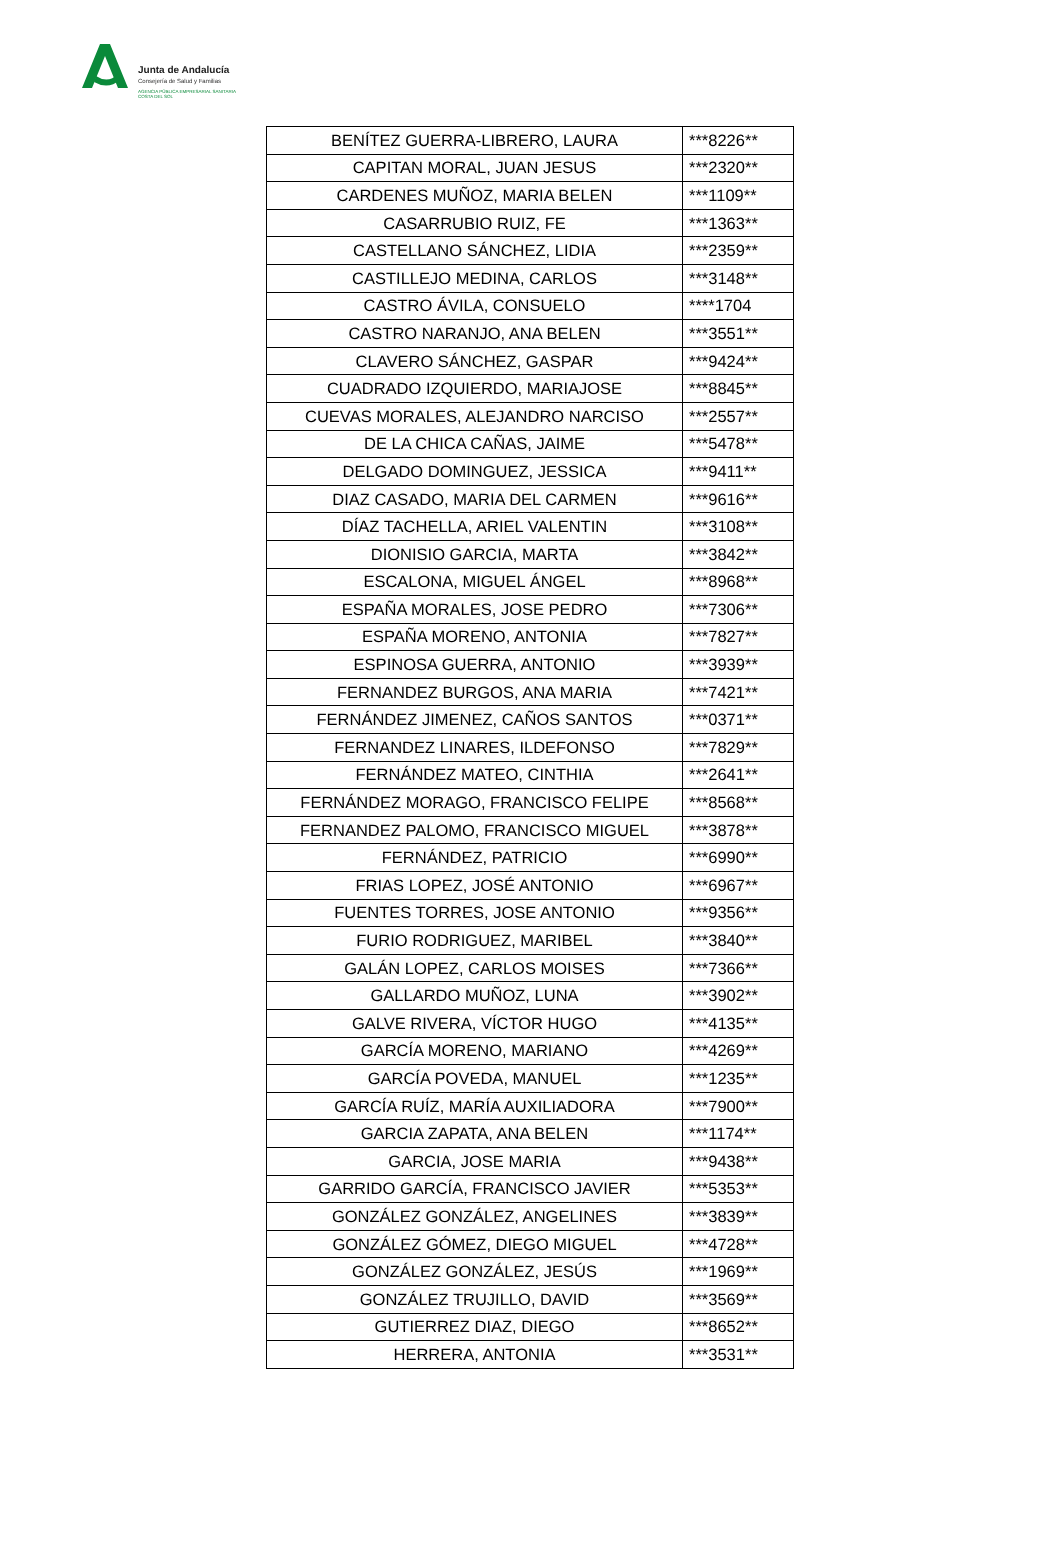Junta de Andalucía
Consejería de Salud y Familias
AGENCIA PÚBLICA EMPRESARIAL SANITARIA
COSTA DEL SOL
| BENÍTEZ GUERRA-LIBRERO, LAURA | ***8226** |
| CAPITAN MORAL, JUAN JESUS | ***2320** |
| CARDENES MUÑOZ, MARIA BELEN | ***1109** |
| CASARRUBIO RUIZ, FE | ***1363** |
| CASTELLANO SÁNCHEZ, LIDIA | ***2359** |
| CASTILLEJO MEDINA, CARLOS | ***3148** |
| CASTRO ÁVILA, CONSUELO | ****1704 |
| CASTRO NARANJO, ANA BELEN | ***3551** |
| CLAVERO SÁNCHEZ, GASPAR | ***9424** |
| CUADRADO IZQUIERDO, MARIAJOSE | ***8845** |
| CUEVAS MORALES, ALEJANDRO NARCISO | ***2557** |
| DE LA CHICA CAÑAS, JAIME | ***5478** |
| DELGADO DOMINGUEZ, JESSICA | ***9411** |
| DIAZ CASADO, MARIA DEL CARMEN | ***9616** |
| DÍAZ TACHELLA, ARIEL VALENTIN | ***3108** |
| DIONISIO GARCIA, MARTA | ***3842** |
| ESCALONA, MIGUEL ÁNGEL | ***8968** |
| ESPAÑA MORALES, JOSE PEDRO | ***7306** |
| ESPAÑA MORENO, ANTONIA | ***7827** |
| ESPINOSA GUERRA, ANTONIO | ***3939** |
| FERNANDEZ BURGOS, ANA MARIA | ***7421** |
| FERNÁNDEZ JIMENEZ, CAÑOS SANTOS | ***0371** |
| FERNANDEZ LINARES, ILDEFONSO | ***7829** |
| FERNÁNDEZ MATEO, CINTHIA | ***2641** |
| FERNÁNDEZ MORAGO, FRANCISCO FELIPE | ***8568** |
| FERNANDEZ PALOMO, FRANCISCO MIGUEL | ***3878** |
| FERNÁNDEZ, PATRICIO | ***6990** |
| FRIAS LOPEZ, JOSÉ ANTONIO | ***6967** |
| FUENTES TORRES, JOSE ANTONIO | ***9356** |
| FURIO RODRIGUEZ, MARIBEL | ***3840** |
| GALÁN LOPEZ, CARLOS MOISES | ***7366** |
| GALLARDO MUÑOZ, LUNA | ***3902** |
| GALVE RIVERA, VÍCTOR HUGO | ***4135** |
| GARCÍA MORENO, MARIANO | ***4269** |
| GARCÍA POVEDA, MANUEL | ***1235** |
| GARCÍA RUÍZ, MARÍA AUXILIADORA | ***7900** |
| GARCIA ZAPATA, ANA BELEN | ***1174** |
| GARCIA, JOSE MARIA | ***9438** |
| GARRIDO GARCÍA, FRANCISCO JAVIER | ***5353** |
| GONZÁLEZ GONZÁLEZ, ANGELINES | ***3839** |
| GONZÁLEZ GÓMEZ, DIEGO MIGUEL | ***4728** |
| GONZÁLEZ GONZÁLEZ, JESÚS | ***1969** |
| GONZÁLEZ TRUJILLO, DAVID | ***3569** |
| GUTIERREZ DIAZ, DIEGO | ***8652** |
| HERRERA, ANTONIA | ***3531** |